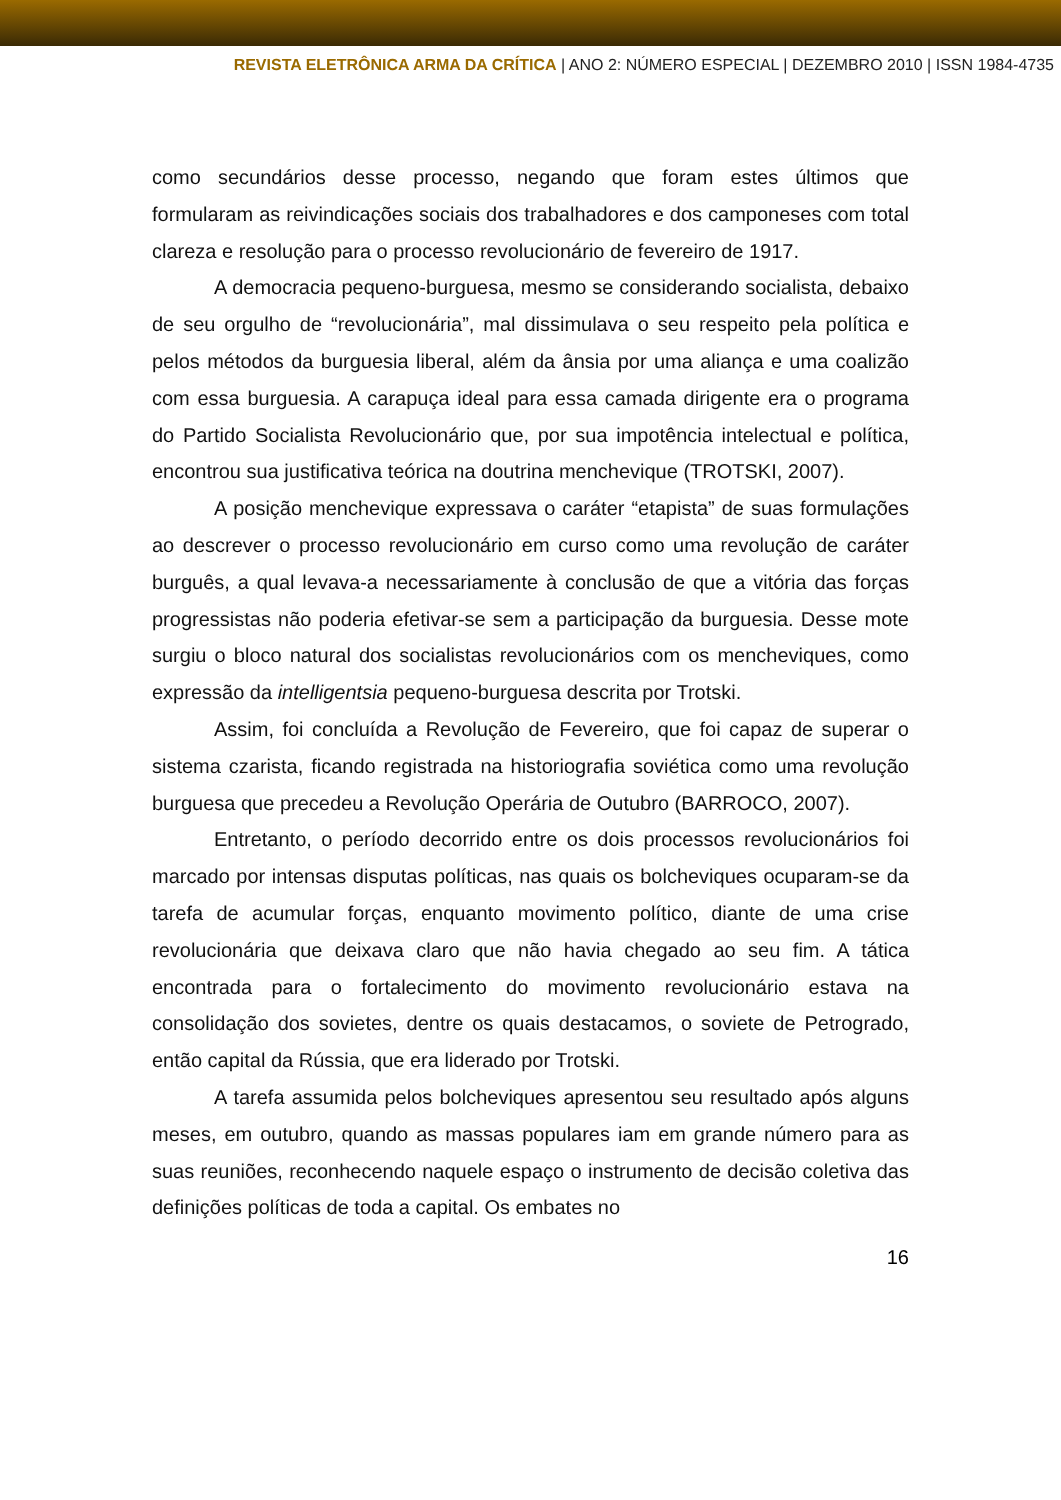REVISTA ELETRÔNICA ARMA DA CRÍTICA | ANO 2: NÚMERO ESPECIAL | DEZEMBRO 2010 | ISSN 1984-4735
como secundários desse processo, negando que foram estes últimos que formularam as reivindicações sociais dos trabalhadores e dos camponeses com total clareza e resolução para o processo revolucionário de fevereiro de 1917.
A democracia pequeno-burguesa, mesmo se considerando socialista, debaixo de seu orgulho de “revolucionária”, mal dissimulava o seu respeito pela política e pelos métodos da burguesia liberal, além da ânsia por uma aliança e uma coalizão com essa burguesia. A carapuça ideal para essa camada dirigente era o programa do Partido Socialista Revolucionário que, por sua impotência intelectual e política, encontrou sua justificativa teórica na doutrina menchevique (TROTSKI, 2007).
A posição menchevique expressava o caráter “etapista” de suas formulações ao descrever o processo revolucionário em curso como uma revolução de caráter burguês, a qual levava-a necessariamente à conclusão de que a vitória das forças progressistas não poderia efetivar-se sem a participação da burguesia. Desse mote surgiu o bloco natural dos socialistas revolucionários com os mencheviques, como expressão da intelligentsia pequeno-burguesa descrita por Trotski.
Assim, foi concluída a Revolução de Fevereiro, que foi capaz de superar o sistema czarista, ficando registrada na historiografia soviética como uma revolução burguesa que precedeu a Revolução Operária de Outubro (BARROCO, 2007).
Entretanto, o período decorrido entre os dois processos revolucionários foi marcado por intensas disputas políticas, nas quais os bolcheviques ocuparam-se da tarefa de acumular forças, enquanto movimento político, diante de uma crise revolucionária que deixava claro que não havia chegado ao seu fim. A tática encontrada para o fortalecimento do movimento revolucionário estava na consolidação dos sovietes, dentre os quais destacamos, o soviete de Petrogrado, então capital da Rússia, que era liderado por Trotski.
A tarefa assumida pelos bolcheviques apresentou seu resultado após alguns meses, em outubro, quando as massas populares iam em grande número para as suas reuniões, reconhecendo naquele espaço o instrumento de decisão coletiva das definições políticas de toda a capital. Os embates no
16